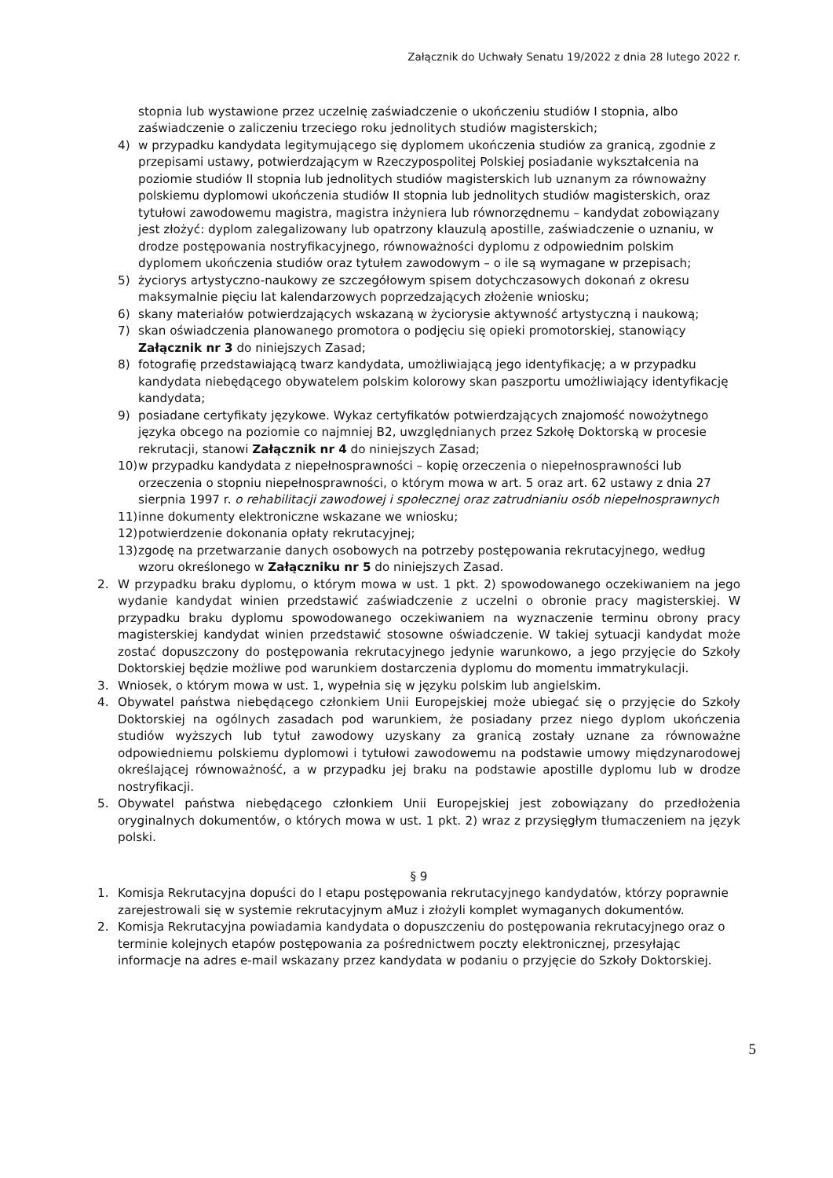Załącznik do Uchwały Senatu 19/2022 z dnia 28 lutego 2022 r.
stopnia lub wystawione przez uczelnię zaświadczenie o ukończeniu studiów I stopnia, albo zaświadczenie o zaliczeniu trzeciego roku jednolitych studiów magisterskich;
4) w przypadku kandydata legitymującego się dyplomem ukończenia studiów za granicą, zgodnie z przepisami ustawy, potwierdzającym w Rzeczypospolitej Polskiej posiadanie wykształcenia na poziomie studiów II stopnia lub jednolitych studiów magisterskich lub uznanym za równoważny polskiemu dyplomowi ukończenia studiów II stopnia lub jednolitych studiów magisterskich, oraz tytułowi zawodowemu magistra, magistra inżyniera lub równorzędnemu – kandydat zobowiązany jest złożyć: dyplom zalegalizowany lub opatrzony klauzulą apostille, zaświadczenie o uznaniu, w drodze postępowania nostryfikacyjnego, równoważności dyplomu z odpowiednim polskim dyplomem ukończenia studiów oraz tytułem zawodowym – o ile są wymagane w przepisach;
5) życiorys artystyczno-naukowy ze szczegółowym spisem dotychczasowych dokonań z okresu maksymalnie pięciu lat kalendarzowych poprzedzających złożenie wniosku;
6) skany materiałów potwierdzających wskazaną w życiorysie aktywność artystyczną i naukową;
7) skan oświadczenia planowanego promotora o podjęciu się opieki promotorskiej, stanowiący Załącznik nr 3 do niniejszych Zasad;
8) fotografię przedstawiającą twarz kandydata, umożliwiającą jego identyfikację; a w przypadku kandydata niebędącego obywatelem polskim kolorowy skan paszportu umożliwiający identyfikację kandydata;
9) posiadane certyfikaty językowe. Wykaz certyfikatów potwierdzających znajomość nowożytnego języka obcego na poziomie co najmniej B2, uwzględnianych przez Szkołę Doktorską w procesie rekrutacji, stanowi Załącznik nr 4 do niniejszych Zasad;
10) w przypadku kandydata z niepełnosprawności – kopię orzeczenia o niepełnosprawności lub orzeczenia o stopniu niepełnosprawności, o którym mowa w art. 5 oraz art. 62 ustawy z dnia 27 sierpnia 1997 r. o rehabilitacji zawodowej i społecznej oraz zatrudnianiu osób niepełnosprawnych
11) inne dokumenty elektroniczne wskazane we wniosku;
12) potwierdzenie dokonania opłaty rekrutacyjnej;
13) zgodę na przetwarzanie danych osobowych na potrzeby postępowania rekrutacyjnego, według wzoru określonego w Załączniku nr 5 do niniejszych Zasad.
2. W przypadku braku dyplomu, o którym mowa w ust. 1 pkt. 2) spowodowanego oczekiwaniem na jego wydanie kandydat winien przedstawić zaświadczenie z uczelni o obronie pracy magisterskiej. W przypadku braku dyplomu spowodowanego oczekiwaniem na wyznaczenie terminu obrony pracy magisterskiej kandydat winien przedstawić stosowne oświadczenie. W takiej sytuacji kandydat może zostać dopuszczony do postępowania rekrutacyjnego jedynie warunkowo, a jego przyjęcie do Szkoły Doktorskiej będzie możliwe pod warunkiem dostarczenia dyplomu do momentu immatrykulacji.
3. Wniosek, o którym mowa w ust. 1, wypełnia się w języku polskim lub angielskim.
4. Obywatel państwa niebędącego członkiem Unii Europejskiej może ubiegać się o przyjęcie do Szkoły Doktorskiej na ogólnych zasadach pod warunkiem, że posiadany przez niego dyplom ukończenia studiów wyższych lub tytuł zawodowy uzyskany za granicą zostały uznane za równoważne odpowiedniemu polskiemu dyplomowi i tytułowi zawodowemu na podstawie umowy międzynarodowej określającej równoważność, a w przypadku jej braku na podstawie apostille dyplomu lub w drodze nostryfikacji.
5. Obywatel państwa niebędącego członkiem Unii Europejskiej jest zobowiązany do przedłożenia oryginalnych dokumentów, o których mowa w ust. 1 pkt. 2) wraz z przysięgłym tłumaczeniem na język polski.
§ 9
1. Komisja Rekrutacyjna dopuści do I etapu postępowania rekrutacyjnego kandydatów, którzy poprawnie zarejestrowali się w systemie rekrutacyjnym aMuz i złożyli komplet wymaganych dokumentów.
2. Komisja Rekrutacyjna powiadamia kandydata o dopuszczeniu do postępowania rekrutacyjnego oraz o terminie kolejnych etapów postępowania za pośrednictwem poczty elektronicznej, przesyłając informacje na adres e-mail wskazany przez kandydata w podaniu o przyjęcie do Szkoły Doktorskiej.
5